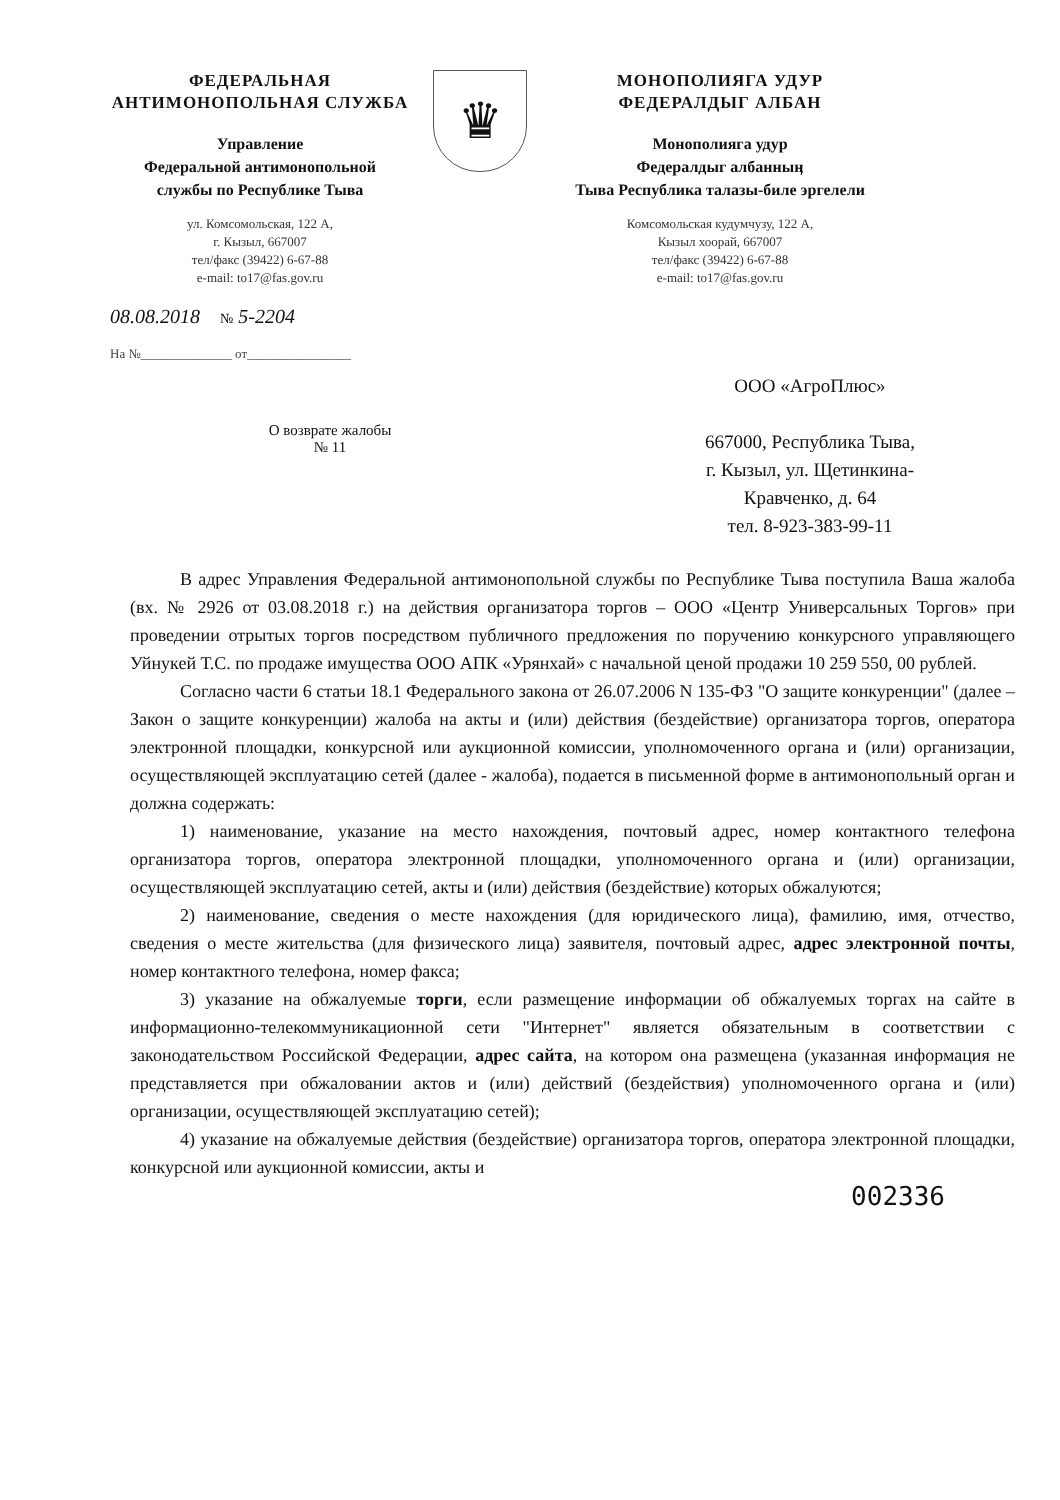ФЕДЕРАЛЬНАЯ
АНТИМОНОПОЛЬНАЯ СЛУЖБА
Управление
Федеральной антимонопольной
службы по Республике Тыва
ул. Комсомольская, 122 А,
г. Кызыл, 667007
тел/факс (39422) 6-67-88
e-mail: to17@fas.gov.ru
♛
МОНОПОЛИЯГА УДУР
ФЕДЕРАЛДЫГ АЛБАН
Монополияга удур
Федералдыг албанныӊ
Тыва Республика талазы-биле эргелели
Комсомольская кудумчузу, 122 А,
Кызыл хоорай, 667007
тел/факс (39422) 6-67-88
e-mail: to17@fas.gov.ru
08.08.2018 № 5-2204
На №______________ от________________
О возврате жалобы
№ 11
ООО «АгроПлюс»
667000, Республика Тыва,
г. Кызыл, ул. Щетинкина-
Кравченко, д. 64
тел. 8-923-383-99-11
В адрес Управления Федеральной антимонопольной службы по Республике Тыва поступила Ваша жалоба (вх. № 2926 от 03.08.2018 г.) на действия организатора торгов – ООО «Центр Универсальных Торгов» при проведении отрытых торгов посредством публичного предложения по поручению конкурсного управляющего Уйнукей Т.С. по продаже имущества ООО АПК «Урянхай» с начальной ценой продажи 10 259 550, 00 рублей.
Согласно части 6 статьи 18.1 Федерального закона от 26.07.2006 N 135-ФЗ "О защите конкуренции" (далее – Закон о защите конкуренции) жалоба на акты и (или) действия (бездействие) организатора торгов, оператора электронной площадки, конкурсной или аукционной комиссии, уполномоченного органа и (или) организации, осуществляющей эксплуатацию сетей (далее - жалоба), подается в письменной форме в антимонопольный орган и должна содержать:
1) наименование, указание на место нахождения, почтовый адрес, номер контактного телефона организатора торгов, оператора электронной площадки, уполномоченного органа и (или) организации, осуществляющей эксплуатацию сетей, акты и (или) действия (бездействие) которых обжалуются;
2) наименование, сведения о месте нахождения (для юридического лица), фамилию, имя, отчество, сведения о месте жительства (для физического лица) заявителя, почтовый адрес, адрес электронной почты, номер контактного телефона, номер факса;
3) указание на обжалуемые торги, если размещение информации об обжалуемых торгах на сайте в информационно-телекоммуникационной сети "Интернет" является обязательным в соответствии с законодательством Российской Федерации, адрес сайта, на котором она размещена (указанная информация не представляется при обжаловании актов и (или) действий (бездействия) уполномоченного органа и (или) организации, осуществляющей эксплуатацию сетей);
4) указание на обжалуемые действия (бездействие) организатора торгов, оператора электронной площадки, конкурсной или аукционной комиссии, акты и
002336